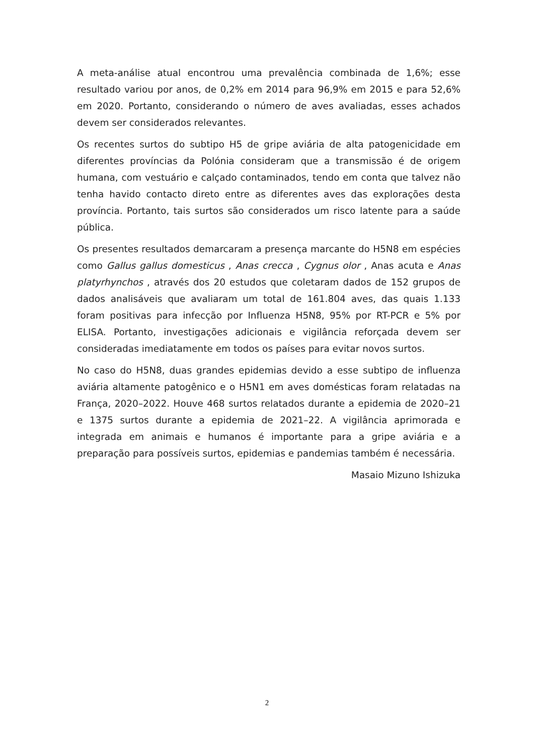A meta-análise atual encontrou uma prevalência combinada de 1,6%; esse resultado variou por anos, de 0,2% em 2014 para 96,9% em 2015 e para 52,6% em 2020. Portanto, considerando o número de aves avaliadas, esses achados devem ser considerados relevantes.
Os recentes surtos do subtipo H5 de gripe aviária de alta patogenicidade em diferentes províncias da Polónia consideram que a transmissão é de origem humana, com vestuário e calçado contaminados, tendo em conta que talvez não tenha havido contacto direto entre as diferentes aves das explorações desta província. Portanto, tais surtos são considerados um risco latente para a saúde pública.
Os presentes resultados demarcaram a presença marcante do H5N8 em espécies como Gallus gallus domesticus , Anas crecca , Cygnus olor , Anas acuta e Anas platyrhynchos , através dos 20 estudos que coletaram dados de 152 grupos de dados analisáveis que avaliaram um total de 161.804 aves, das quais 1.133 foram positivas para infecção por Influenza H5N8, 95% por RT-PCR e 5% por ELISA. Portanto, investigações adicionais e vigilância reforçada devem ser consideradas imediatamente em todos os países para evitar novos surtos.
No caso do H5N8, duas grandes epidemias devido a esse subtipo de influenza aviária altamente patogênico e o H5N1 em aves domésticas foram relatadas na França, 2020–2022. Houve 468 surtos relatados durante a epidemia de 2020–21 e 1375 surtos durante a epidemia de 2021–22. A vigilância aprimorada e integrada em animais e humanos é importante para a gripe aviária e a preparação para possíveis surtos, epidemias e pandemias também é necessária.
Masaio Mizuno Ishizuka
2